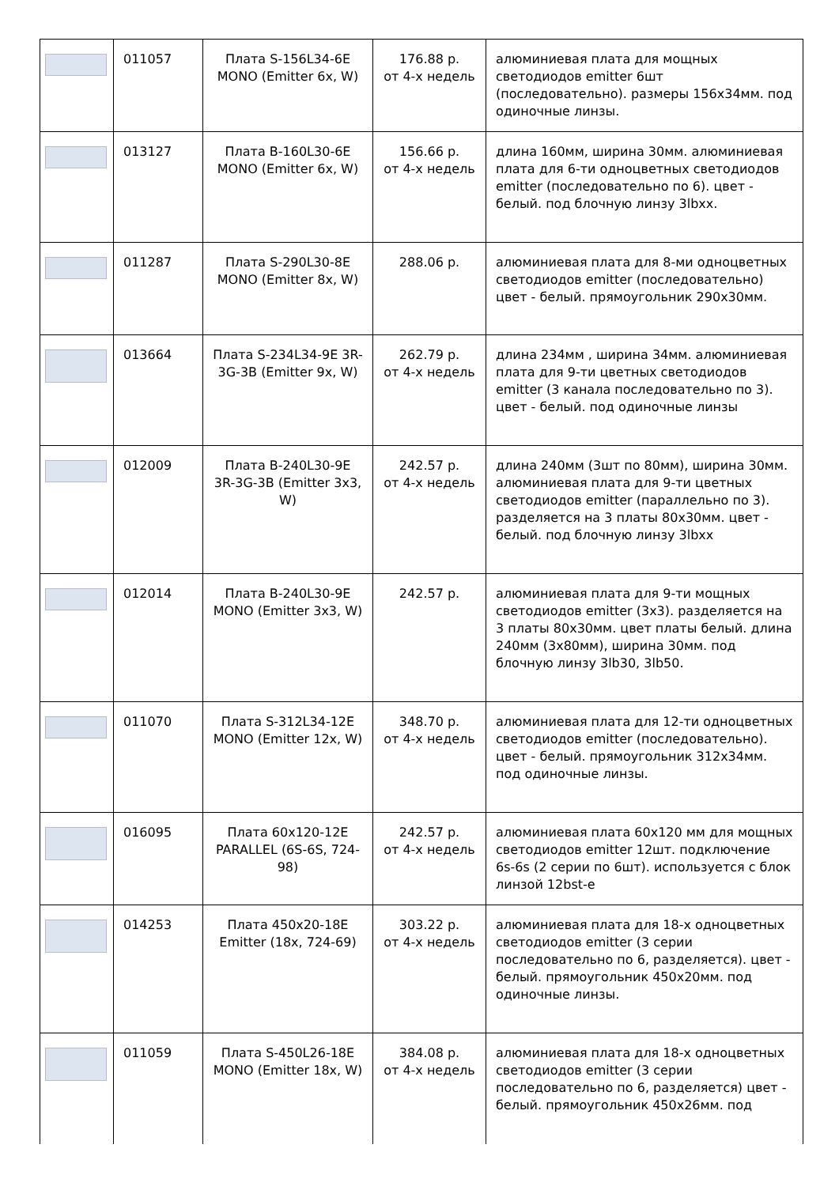| | 011057 | Плата S-156L34-6E MONO (Emitter 6x, W) | 176.88 р. от 4-х недель | алюминиевая плата для мощных светодиодов emitter 6шт (последовательно). размеры 156x34мм. под одиночные линзы. |
| | 013127 | Плата B-160L30-6E MONO (Emitter 6x, W) | 156.66 р. от 4-х недель | длина 160мм, ширина 30мм. алюминиевая плата для 6-ти одноцветных светодиодов emitter (последовательно по 6). цвет - белый. под блочную линзу 3lbxx. |
| | 011287 | Плата S-290L30-8E MONO (Emitter 8x, W) | 288.06 р. | алюминиевая плата для 8-ми одноцветных светодиодов emitter (последовательно) цвет - белый. прямоугольник 290x30мм. |
| | 013664 | Плата S-234L34-9E 3R-3G-3B (Emitter 9x, W) | 262.79 р. от 4-х недель | длина 234мм , ширина 34мм. алюминиевая плата для 9-ти цветных светодиодов emitter (3 канала последовательно по 3). цвет - белый. под одиночные линзы |
| | 012009 | Плата B-240L30-9E 3R-3G-3B (Emitter 3x3, W) | 242.57 р. от 4-х недель | длина 240мм (3шт по 80мм), ширина 30мм. алюминиевая плата для 9-ти цветных светодиодов emitter (параллельно по 3). разделяется на 3 платы 80x30мм. цвет - белый. под блочную линзу 3lbxx |
| | 012014 | Плата B-240L30-9E MONO (Emitter 3x3, W) | 242.57 р. | алюминиевая плата для 9-ти мощных светодиодов emitter (3x3). разделяется на 3 платы 80x30мм. цвет платы белый. длина 240мм (3x80мм), ширина 30мм. под блочную линзу 3lb30, 3lb50. |
| | 011070 | Плата S-312L34-12E MONO (Emitter 12x, W) | 348.70 р. от 4-х недель | алюминиевая плата для 12-ти одноцветных светодиодов emitter (последовательно). цвет - белый. прямоугольник 312x34мм. под одиночные линзы. |
| | 016095 | Плата 60x120-12E PARALLEL (6S-6S, 724-98) | 242.57 р. от 4-х недель | алюминиевая плата 60x120 мм для мощных светодиодов emitter 12шт. подключение 6s-6s (2 серии по 6шт). используется с блок линзой 12bst-e |
| | 014253 | Плата 450x20-18E Emitter (18x, 724-69) | 303.22 р. от 4-х недель | алюминиевая плата для 18-х одноцветных светодиодов emitter (3 серии последовательно по 6, разделяется). цвет - белый. прямоугольник 450x20мм. под одиночные линзы. |
| | 011059 | Плата S-450L26-18E MONO (Emitter 18x, W) | 384.08 р. от 4-х недель | алюминиевая плата для 18-х одноцветных светодиодов emitter (3 серии последовательно по 6, разделяется) цвет - белый. прямоугольник 450x26мм. под |